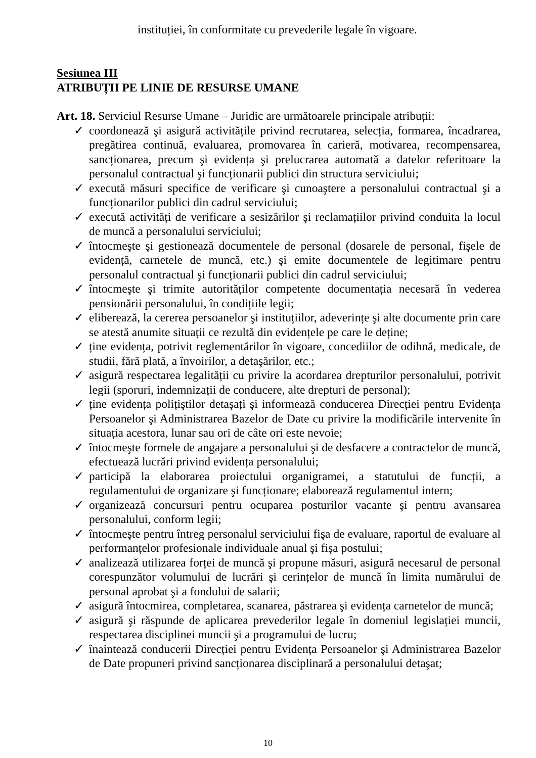instituției, în conformitate cu prevederile legale în vigoare.
Sesiunea III
ATRIBUȚII PE LINIE DE RESURSE UMANE
Art. 18. Serviciul Resurse Umane – Juridic are următoarele principale atribuții:
✓ coordonează şi asigură activitățile privind recrutarea, selecția, formarea, încadrarea, pregătirea continuă, evaluarea, promovarea în carieră, motivarea, recompensarea, sancționarea, precum şi evidența şi prelucrarea automată a datelor referitoare la personalul contractual şi funcționarii publici din structura serviciului;
✓ execută măsuri specifice de verificare şi cunoaştere a personalului contractual şi a funcționarilor publici din cadrul serviciului;
✓ execută activități de verificare a sesizărilor şi reclamațiilor privind conduita la locul de muncă a personalului serviciului;
✓ întocmeşte şi gestionează documentele de personal (dosarele de personal, fişele de evidență, carnetele de muncă, etc.) şi emite documentele de legitimare pentru personalul contractual şi funcționarii publici din cadrul serviciului;
✓ întocmeşte şi trimite autorităților competente documentația necesară în vederea pensionării personalului, în condițiile legii;
✓ eliberează, la cererea persoanelor şi instituțiilor, adeverințe şi alte documente prin care se atestă anumite situații ce rezultă din evidențele pe care le deține;
✓ ține evidența, potrivit reglementărilor în vigoare, concediilor de odihnă, medicale, de studii, fără plată, a învoirilor, a detaşărilor, etc.;
✓ asigură respectarea legalității cu privire la acordarea drepturilor personalului, potrivit legii (sporuri, indemnizații de conducere, alte drepturi de personal);
✓ ține evidența polițiştilor detaşați şi informează conducerea Direcției pentru Evidența Persoanelor şi Administrarea Bazelor de Date cu privire la modificările intervenite în situația acestora, lunar sau ori de câte ori este nevoie;
✓ întocmeşte formele de angajare a personalului şi de desfacere a contractelor de muncă, efectuează lucrări privind evidența personalului;
✓ participă la elaborarea proiectului organigramei, a statutului de funcții, a regulamentului de organizare şi funcționare; elaborează regulamentul intern;
✓ organizează concursuri pentru ocuparea posturilor vacante şi pentru avansarea personalului, conform legii;
✓ întocmeşte pentru întreg personalul serviciului fişa de evaluare, raportul de evaluare al performanțelor profesionale individuale anual şi fişa postului;
✓ analizează utilizarea forței de muncă şi propune măsuri, asigură necesarul de personal corespunzător volumului de lucrări şi cerințelor de muncă în limita numărului de personal aprobat şi a fondului de salarii;
✓ asigură întocmirea, completarea, scanarea, păstrarea şi evidența carnetelor de muncă;
✓ asigură şi răspunde de aplicarea prevederilor legale în domeniul legislației muncii, respectarea disciplinei muncii şi a programului de lucru;
✓ înaintează conducerii Direcției pentru Evidența Persoanelor şi Administrarea Bazelor de Date propuneri privind sancționarea disciplinară a personalului detaşat;
10